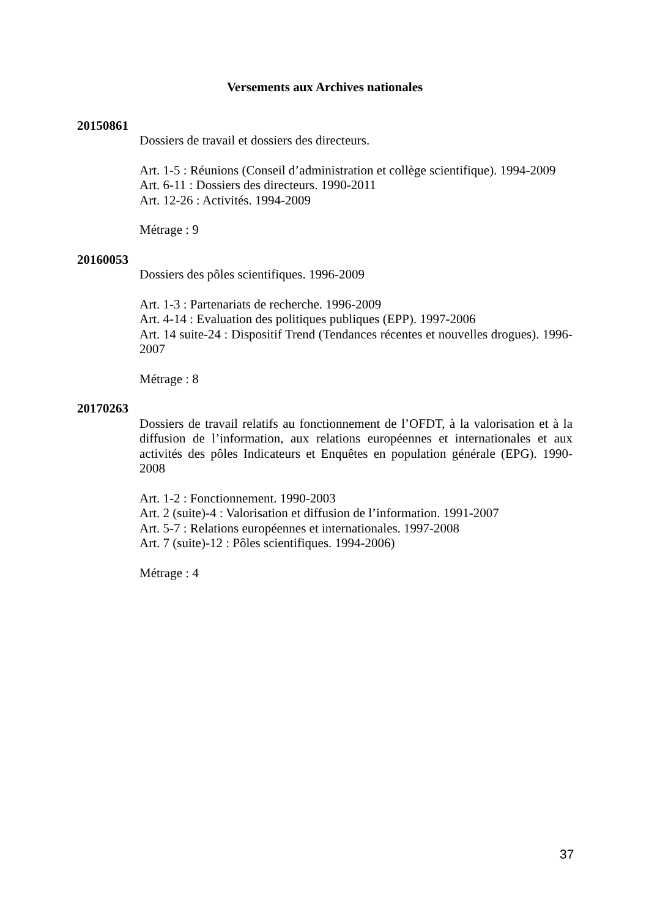Versements aux Archives nationales
20150861
Dossiers de travail et dossiers des directeurs.
Art. 1-5 : Réunions (Conseil d’administration et collège scientifique). 1994-2009
Art. 6-11 : Dossiers des directeurs. 1990-2011
Art. 12-26 : Activités. 1994-2009
Métrage : 9
20160053
Dossiers des pôles scientifiques. 1996-2009
Art. 1-3 : Partenariats de recherche. 1996-2009
Art. 4-14 : Evaluation des politiques publiques (EPP). 1997-2006
Art. 14 suite-24 : Dispositif Trend (Tendances récentes et nouvelles drogues). 1996-2007
Métrage : 8
20170263
Dossiers de travail relatifs au fonctionnement de l’OFDT, à la valorisation et à la diffusion de l’information, aux relations européennes et internationales et aux activités des pôles Indicateurs et Enquêtes en population générale (EPG). 1990-2008
Art. 1-2 : Fonctionnement. 1990-2003
Art. 2 (suite)-4 : Valorisation et diffusion de l’information. 1991-2007
Art. 5-7 : Relations européennes et internationales. 1997-2008
Art. 7 (suite)-12 : Pôles scientifiques. 1994-2006)
Métrage : 4
37